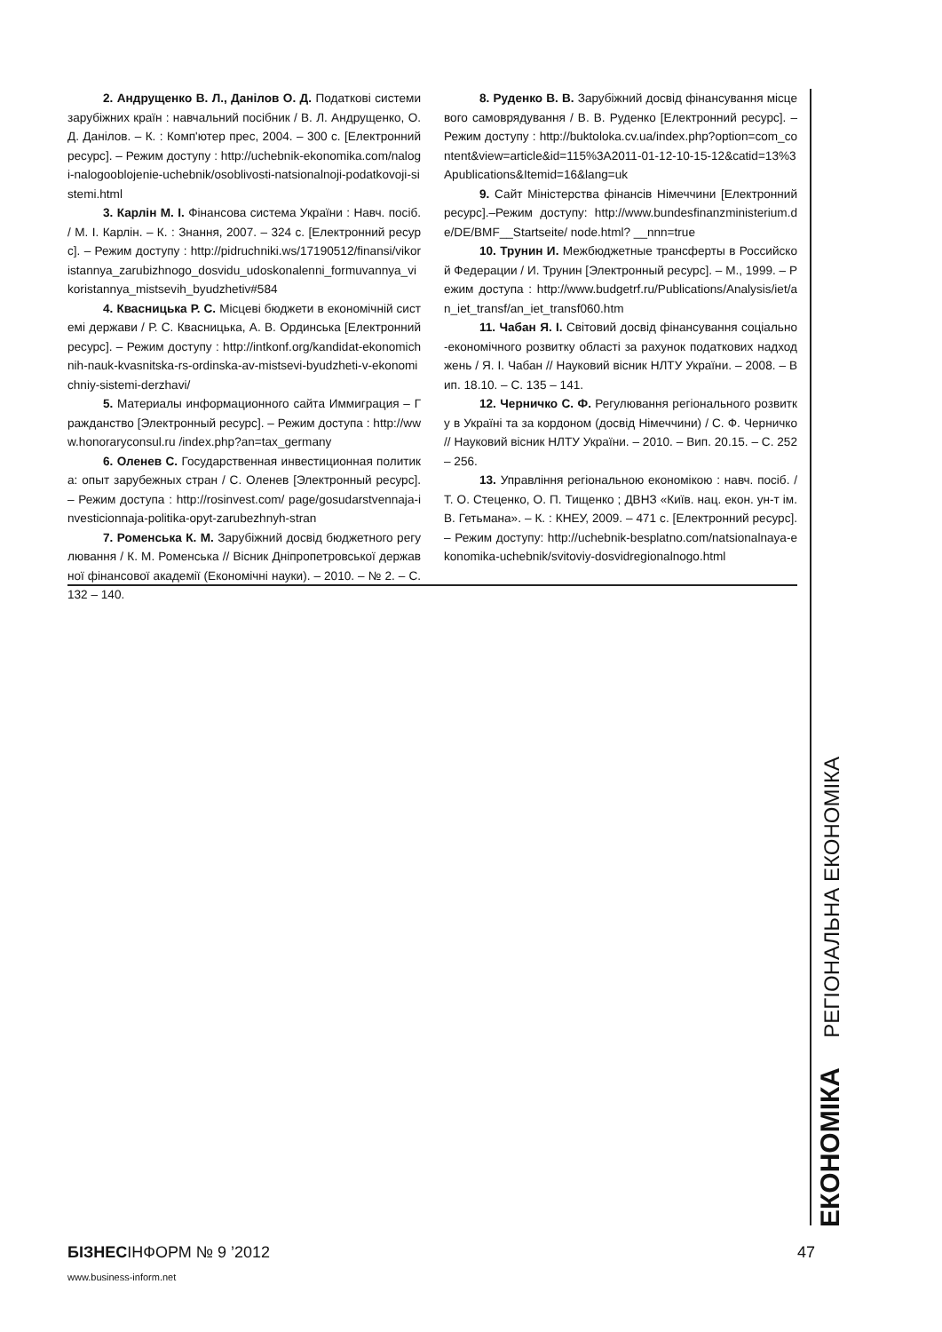2. Андрущенко В. Л., Данілов О. Д. Податкові системи зарубіжних країн : навчальний посібник / В. Л. Андрущенко, О. Д. Данілов. – К. : Комп'ютер прес, 2004. – 300 с. [Електронний ресурс]. – Режим доступу : http://uchebnik-ekonomika.com/nalogi-nalogooblojenie-uchebnik/osoblivosti-natsionalnoji-podatkovoji-sistemi.html
3. Карлін М. І. Фінансова система України : Навч. посіб. / М. І. Карлін. – К. : Знання, 2007. – 324 с. [Електронний ресурс]. – Режим доступу : http://pidruchniki.ws/17190512/finansi/vikoristannya_zarubizhnogo_dosvidu_udoskonalenni_formuvannya_vikoristannya_mistsevih_byudzhetiv#584
4. Квасницька Р. С. Місцеві бюджети в економічній системі держави / Р. С. Квасницька, А. В. Ординська [Електронний ресурс]. – Режим доступу : http://intkonf.org/kandidat-ekonomichnih-nauk-kvasnitska-rs-ordinska-av-mistsevi-byudzheti-v-ekonomichniy-sistemi-derzhavi/
5. Материалы информационного сайта Иммиграция – Гражданство [Электронный ресурс]. – Режим доступа : http://www.honoraryconsul.ru /index.php?an=tax_germany
6. Оленев С. Государственная инвестиционная политика: опыт зарубежных стран / С. Оленев [Электронный ресурс]. – Режим доступа : http://rosinvest.com/ page/gosudarstvennaja-investicionnaja-politika-opyt-zarubezhnyh-stran
7. Роменська К. М. Зарубіжний досвід бюджетного регулювання / К. М. Роменська // Вісник Дніпропетровської державної фінансової академії (Економічні науки). – 2010. – № 2. – С. 132 – 140.
8. Руденко В. В. Зарубіжний досвід фінансування місцевого самоврядування / В. В. Руденко [Електронний ресурс]. – Режим доступу : http://buktoloka.cv.ua/index.php?option=com_content&view=article&id=115%3A2011-01-12-10-15-12&catid=13%3Apublications&Itemid=16&lang=uk
9. Сайт Міністерства фінансів Німеччини [Електронний ресурс].–Режим доступу: http://www.bundesfinanzministerium.de/DE/BMF__Startseite/ node.html? __nnn=true
10. Трунин И. Межбюджетные трансферты в Российской Федерации / И. Трунин [Электронный ресурс]. – М., 1999. – Режим доступа : http://www.budgetrf.ru/Publications/Analysis/iet/an_iet_transf/an_iet_transf060.htm
11. Чабан Я. І. Світовий досвід фінансування соціально-економічного розвитку області за рахунок податкових надходжень / Я. І. Чабан // Науковий вісник НЛТУ України. – 2008. – Вип. 18.10. – С. 135 – 141.
12. Черничко С. Ф. Регулювання регіонального розвитку в Україні та за кордоном (досвід Німеччини) / С. Ф. Черничко // Науковий вісник НЛТУ України. – 2010. – Вип. 20.15. – С. 252 – 256.
13. Управління регіональною економікою : навч. посіб. / Т. О. Стеценко, О. П. Тищенко ; ДВНЗ «Київ. нац. екон. ун-т ім. В. Гетьмана». – К. : КНЕУ, 2009. – 471 с. [Електронний ресурс]. – Режим доступу: http://uchebnik-besplatno.com/natsionalnaya-ekonomika-uchebnik/svitoviy-dosvidregionalnogo.html
ЕКОНОМІКА РЕГІОНАЛЬНА ЕКОНОМІКА
БІЗНЕСІНФОРМ № 9 ’2012 47
www.business-inform.net